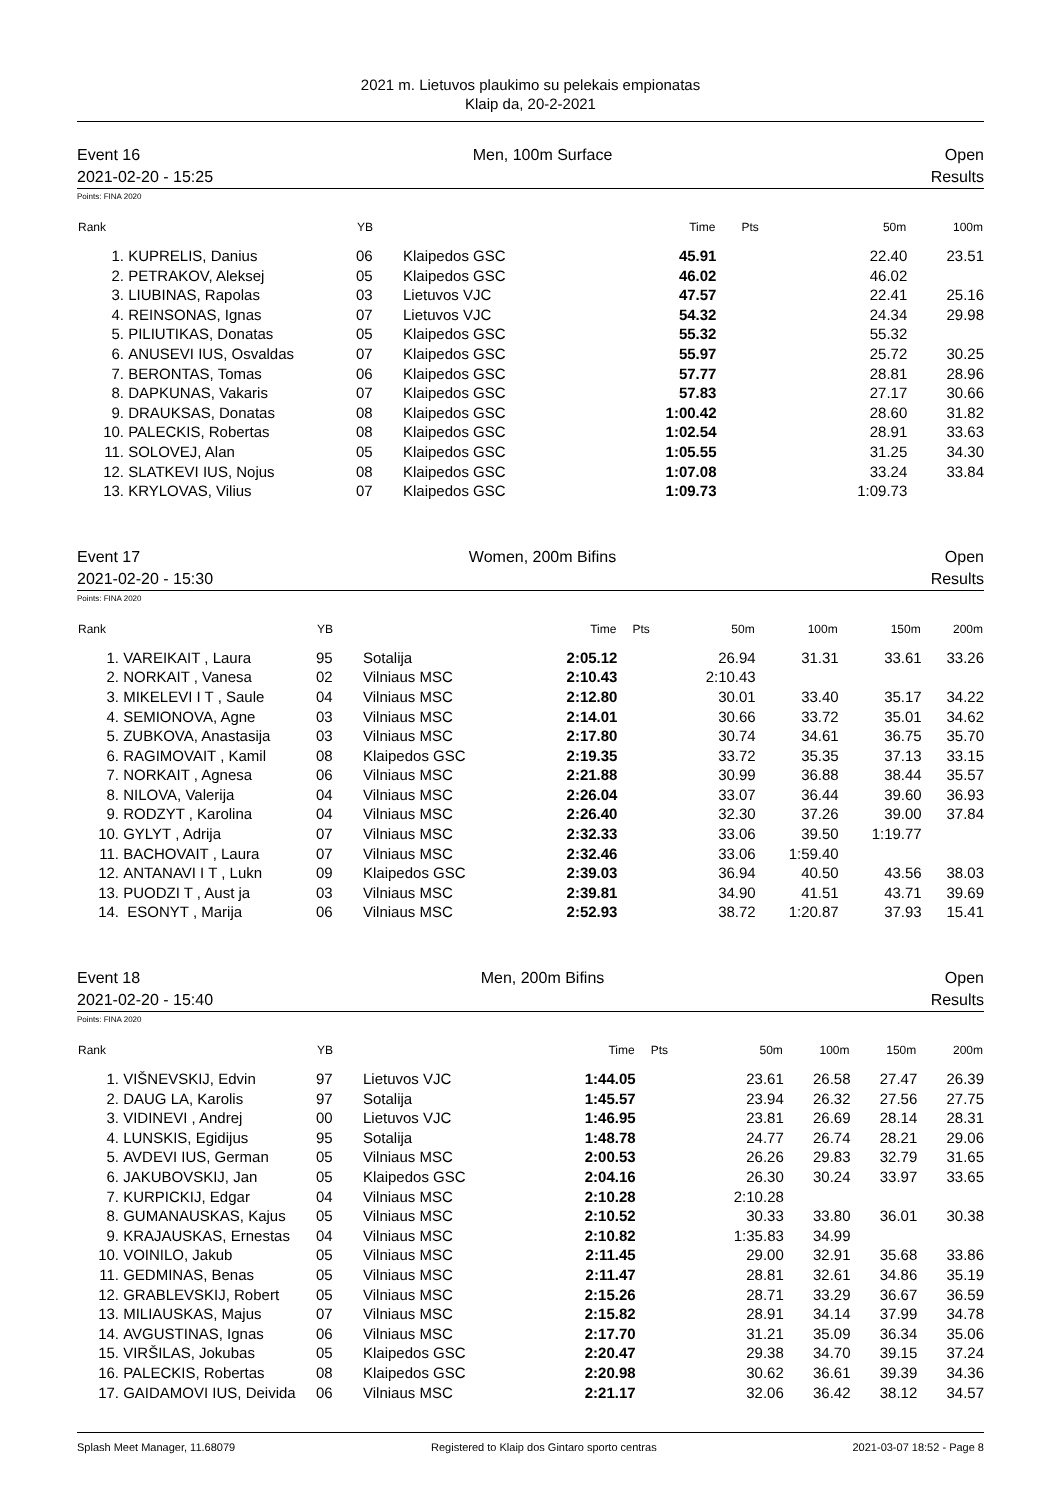2021 m. Lietuvos plaukimo su pelekais empionatas
Klaip da, 20-2-2021
Event 16 Men, 100m Surface Open
2021-02-20 - 15:25 Results
Points: FINA 2020
| Rank | | YB | | Time | Pts | 50m | 100m |
| --- | --- | --- | --- | --- | --- | --- | --- |
| 1. | KUPRELIS, Danius | 06 | Klaipedos GSC | 45.91 | | 22.40 | 23.51 |
| 2. | PETRAKOV, Aleksej | 05 | Klaipedos GSC | 46.02 | | 46.02 | |
| 3. | LIUBINAS, Rapolas | 03 | Lietuvos VJC | 47.57 | | 22.41 | 25.16 |
| 4. | REINSONAS, Ignas | 07 | Lietuvos VJC | 54.32 | | 24.34 | 29.98 |
| 5. | PILIUTIKAS, Donatas | 05 | Klaipedos GSC | 55.32 | | 55.32 | |
| 6. | ANUSEVI IUS, Osvaldas | 07 | Klaipedos GSC | 55.97 | | 25.72 | 30.25 |
| 7. | BERONTAS, Tomas | 06 | Klaipedos GSC | 57.77 | | 28.81 | 28.96 |
| 8. | DAPKUNAS, Vakaris | 07 | Klaipedos GSC | 57.83 | | 27.17 | 30.66 |
| 9. | DRAUKSAS, Donatas | 08 | Klaipedos GSC | 1:00.42 | | 28.60 | 31.82 |
| 10. | PALECKIS, Robertas | 08 | Klaipedos GSC | 1:02.54 | | 28.91 | 33.63 |
| 11. | SOLOVEJ, Alan | 05 | Klaipedos GSC | 1:05.55 | | 31.25 | 34.30 |
| 12. | SLATKEVI IUS, Nojus | 08 | Klaipedos GSC | 1:07.08 | | 33.24 | 33.84 |
| 13. | KRYLOVAS, Vilius | 07 | Klaipedos GSC | 1:09.73 | | 1:09.73 | |
Event 17 Women, 200m Bifins Open
2021-02-20 - 15:30 Results
Points: FINA 2020
| Rank | | YB | | Time | Pts | 50m | 100m | 150m | 200m |
| --- | --- | --- | --- | --- | --- | --- | --- | --- | --- |
| 1. | VAREIKAIT , Laura | 95 | Sotalija | 2:05.12 | | 26.94 | 31.31 | 33.61 | 33.26 |
| 2. | NORKAIT , Vanesa | 02 | Vilniaus MSC | 2:10.43 | | 2:10.43 | | | |
| 3. | MIKELEVI I T , Saule | 04 | Vilniaus MSC | 2:12.80 | | 30.01 | 33.40 | 35.17 | 34.22 |
| 4. | SEMIONOVA, Agne | 03 | Vilniaus MSC | 2:14.01 | | 30.66 | 33.72 | 35.01 | 34.62 |
| 5. | ZUBKOVA, Anastasija | 03 | Vilniaus MSC | 2:17.80 | | 30.74 | 34.61 | 36.75 | 35.70 |
| 6. | RAGIMOVAIT , Kamil | 08 | Klaipedos GSC | 2:19.35 | | 33.72 | 35.35 | 37.13 | 33.15 |
| 7. | NORKAIT , Agnesa | 06 | Vilniaus MSC | 2:21.88 | | 30.99 | 36.88 | 38.44 | 35.57 |
| 8. | NILOVA, Valerija | 04 | Vilniaus MSC | 2:26.04 | | 33.07 | 36.44 | 39.60 | 36.93 |
| 9. | RODZYT , Karolina | 04 | Vilniaus MSC | 2:26.40 | | 32.30 | 37.26 | 39.00 | 37.84 |
| 10. | GYLYT , Adrija | 07 | Vilniaus MSC | 2:32.33 | | 33.06 | 39.50 | 1:19.77 | |
| 11. | BACHOVAIT , Laura | 07 | Vilniaus MSC | 2:32.46 | | 33.06 | 1:59.40 | | |
| 12. | ANTANAVI I T , Lukn | 09 | Klaipedos GSC | 2:39.03 | | 36.94 | 40.50 | 43.56 | 38.03 |
| 13. | PUODZI T , Aust ja | 03 | Vilniaus MSC | 2:39.81 | | 34.90 | 41.51 | 43.71 | 39.69 |
| 14. | ESONYT , Marija | 06 | Vilniaus MSC | 2:52.93 | | 38.72 | 1:20.87 | 37.93 | 15.41 |
Event 18 Men, 200m Bifins Open
2021-02-20 - 15:40 Results
Points: FINA 2020
| Rank | | YB | | Time | Pts | 50m | 100m | 150m | 200m |
| --- | --- | --- | --- | --- | --- | --- | --- | --- | --- |
| 1. | VIŠNEVSKIJ, Edvin | 97 | Lietuvos VJC | 1:44.05 | | 23.61 | 26.58 | 27.47 | 26.39 |
| 2. | DAUG LA, Karolis | 97 | Sotalija | 1:45.57 | | 23.94 | 26.32 | 27.56 | 27.75 |
| 3. | VIDINEVI , Andrej | 00 | Lietuvos VJC | 1:46.95 | | 23.81 | 26.69 | 28.14 | 28.31 |
| 4. | LUNSKIS, Egidijus | 95 | Sotalija | 1:48.78 | | 24.77 | 26.74 | 28.21 | 29.06 |
| 5. | AVDEVI IUS, German | 05 | Vilniaus MSC | 2:00.53 | | 26.26 | 29.83 | 32.79 | 31.65 |
| 6. | JAKUBOVSKIJ, Jan | 05 | Klaipedos GSC | 2:04.16 | | 26.30 | 30.24 | 33.97 | 33.65 |
| 7. | KURPICKIJ, Edgar | 04 | Vilniaus MSC | 2:10.28 | | 2:10.28 | | | |
| 8. | GUMANAUSKAS, Kajus | 05 | Vilniaus MSC | 2:10.52 | | 30.33 | 33.80 | 36.01 | 30.38 |
| 9. | KRAJAUSKAS, Ernestas | 04 | Vilniaus MSC | 2:10.82 | | 1:35.83 | 34.99 | | |
| 10. | VOINILO, Jakub | 05 | Vilniaus MSC | 2:11.45 | | 29.00 | 32.91 | 35.68 | 33.86 |
| 11. | GEDMINAS, Benas | 05 | Vilniaus MSC | 2:11.47 | | 28.81 | 32.61 | 34.86 | 35.19 |
| 12. | GRABLEVSKIJ, Robert | 05 | Vilniaus MSC | 2:15.26 | | 28.71 | 33.29 | 36.67 | 36.59 |
| 13. | MILIAUSKAS, Majus | 07 | Vilniaus MSC | 2:15.82 | | 28.91 | 34.14 | 37.99 | 34.78 |
| 14. | AVGUSTINAS, Ignas | 06 | Vilniaus MSC | 2:17.70 | | 31.21 | 35.09 | 36.34 | 35.06 |
| 15. | VIRŠILAS, Jokubas | 05 | Klaipedos GSC | 2:20.47 | | 29.38 | 34.70 | 39.15 | 37.24 |
| 16. | PALECKIS, Robertas | 08 | Klaipedos GSC | 2:20.98 | | 30.62 | 36.61 | 39.39 | 34.36 |
| 17. | GAIDAMOVI IUS, Deivida | 06 | Vilniaus MSC | 2:21.17 | | 32.06 | 36.42 | 38.12 | 34.57 |
Splash Meet Manager, 11.68079 Registered to Klaip dos Gintaro sporto centras 2021-03-07 18:52 - Page 8